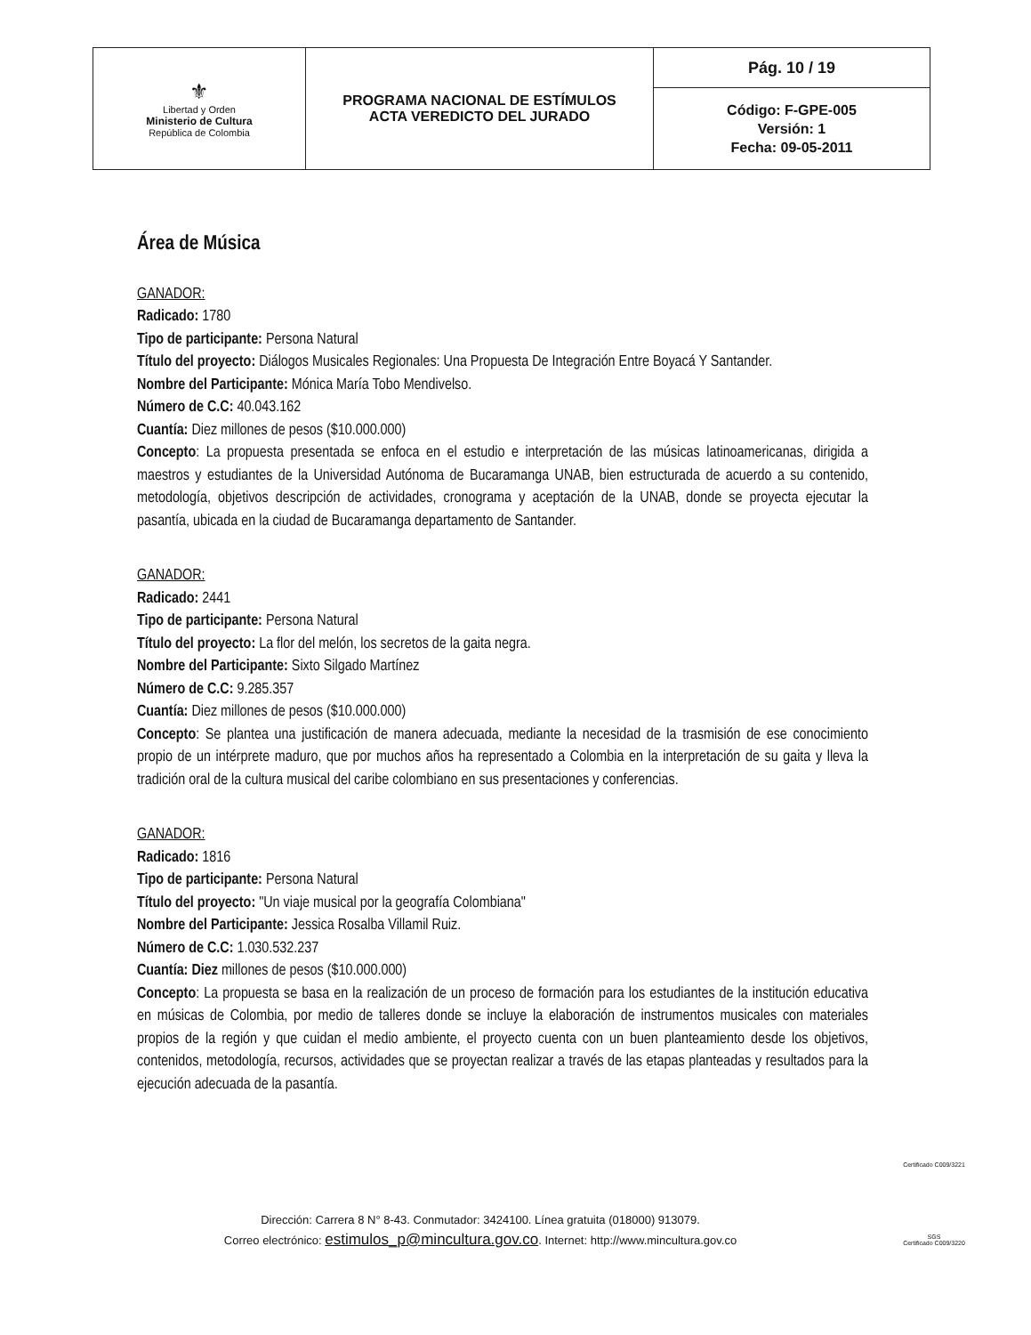| ⚜ Libertad y Orden Ministerio de Cultura República de Colombia | PROGRAMA NACIONAL DE ESTÍMULOS ACTA VEREDICTO DEL JURADO | Pág. 10 / 19 |
| | | Código: F-GPE-005 Versión: 1 Fecha: 09-05-2011 |
Área de Música
GANADOR:
Radicado: 1780
Tipo de participante: Persona Natural
Título del proyecto: Diálogos Musicales Regionales: Una Propuesta De Integración Entre Boyacá Y Santander.
Nombre del Participante: Mónica María Tobo Mendivelso.
Número de C.C: 40.043.162
Cuantía: Diez millones de pesos ($10.000.000)
Concepto: La propuesta presentada se enfoca en el estudio e interpretación de las músicas latinoamericanas, dirigida a maestros y estudiantes de la Universidad Autónoma de Bucaramanga UNAB, bien estructurada de acuerdo a su contenido, metodología, objetivos descripción de actividades, cronograma y aceptación de la UNAB, donde se proyecta ejecutar la pasantía, ubicada en la ciudad de Bucaramanga departamento de Santander.
GANADOR:
Radicado: 2441
Tipo de participante: Persona Natural
Título del proyecto: La flor del melón, los secretos de la gaita negra.
Nombre del Participante: Sixto Silgado Martínez
Número de C.C: 9.285.357
Cuantía: Diez millones de pesos ($10.000.000)
Concepto: Se plantea una justificación de manera adecuada, mediante la necesidad de la trasmisión de ese conocimiento propio de un intérprete maduro, que por muchos años ha representado a Colombia en la interpretación de su gaita y lleva la tradición oral de la cultura musical del caribe colombiano en sus presentaciones y conferencias.
GANADOR:
Radicado: 1816
Tipo de participante: Persona Natural
Título del proyecto: "Un viaje musical por la geografía Colombiana"
Nombre del Participante: Jessica Rosalba Villamil Ruiz.
Número de C.C: 1.030.532.237
Cuantía: Diez millones de pesos ($10.000.000)
Concepto: La propuesta se basa en la realización de un proceso de formación para los estudiantes de la institución educativa en músicas de Colombia, por medio de talleres donde se incluye la elaboración de instrumentos musicales con materiales propios de la región y que cuidan el medio ambiente, el proyecto cuenta con un buen planteamiento desde los objetivos, contenidos, metodología, recursos, actividades que se proyectan realizar a través de las etapas planteadas y resultados para la ejecución adecuada de la pasantía.
Dirección: Carrera 8 N° 8-43. Conmutador: 3424100. Línea gratuita (018000) 913079.
Correo electrónico: estimulos_p@mincultura.gov.co. Internet: http://www.mincultura.gov.co
Certificado C009/3221
SGS
Certificado C009/3220